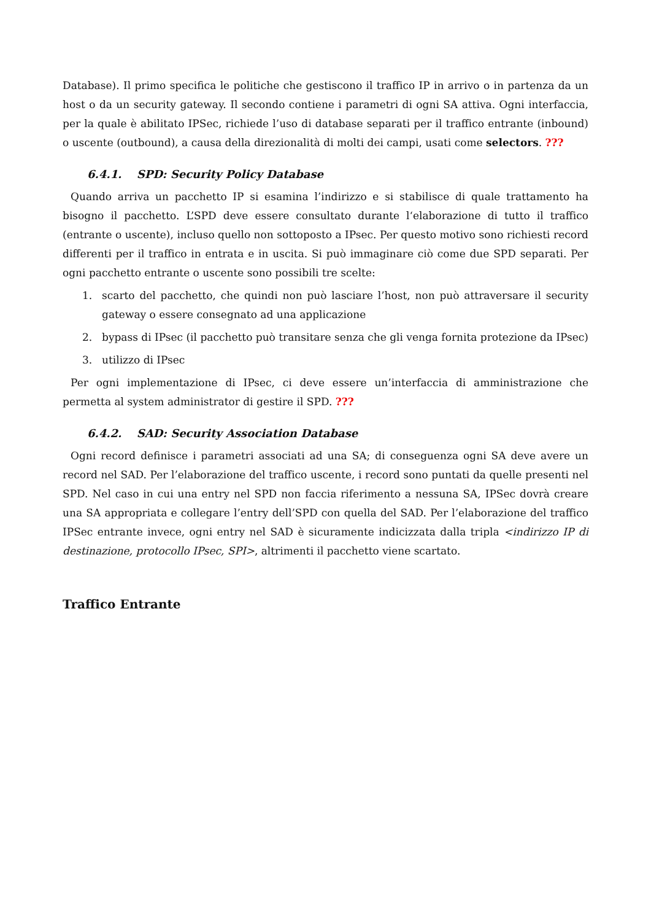Database). Il primo specifica le politiche che gestiscono il traffico IP in arrivo o in partenza da un host o da un security gateway. Il secondo contiene i parametri di ogni SA attiva. Ogni interfaccia, per la quale è abilitato IPSec, richiede l’uso di database separati per il traffico entrante (inbound) o uscente (outbound), a causa della direzionalità di molti dei campi, usati come selectors. ???
6.4.1. SPD: Security Policy Database
Quando arriva un pacchetto IP si esamina l’indirizzo e si stabilisce di quale trattamento ha bisogno il pacchetto. L’SPD deve essere consultato durante l‘elaborazione di tutto il traffico (entrante o uscente), incluso quello non sottoposto a IPsec. Per questo motivo sono richiesti record differenti per il traffico in entrata e in uscita. Si può immaginare ciò come due SPD separati. Per ogni pacchetto entrante o uscente sono possibili tre scelte:
1. scarto del pacchetto, che quindi non può lasciare l’host, non può attraversare il security gateway o essere consegnato ad una applicazione
2. bypass di IPsec (il pacchetto può transitare senza che gli venga fornita protezione da IPsec)
3. utilizzo di IPsec
Per ogni implementazione di IPsec, ci deve essere un’interfaccia di amministrazione che permetta al system administrator di gestire il SPD. ???
6.4.2. SAD: Security Association Database
Ogni record definisce i parametri associati ad una SA; di conseguenza ogni SA deve avere un record nel SAD. Per l’elaborazione del traffico uscente, i record sono puntati da quelle presenti nel SPD. Nel caso in cui una entry nel SPD non faccia riferimento a nessuna SA, IPSec dovrà creare una SA appropriata e collegare l’entry dell’SPD con quella del SAD. Per l’elaborazione del traffico IPSec entrante invece, ogni entry nel SAD è sicuramente indicizzata dalla tripla <indirizzo IP di destinazione, protocollo IPsec, SPI>, altrimenti il pacchetto viene scartato.
Traffico Entrante